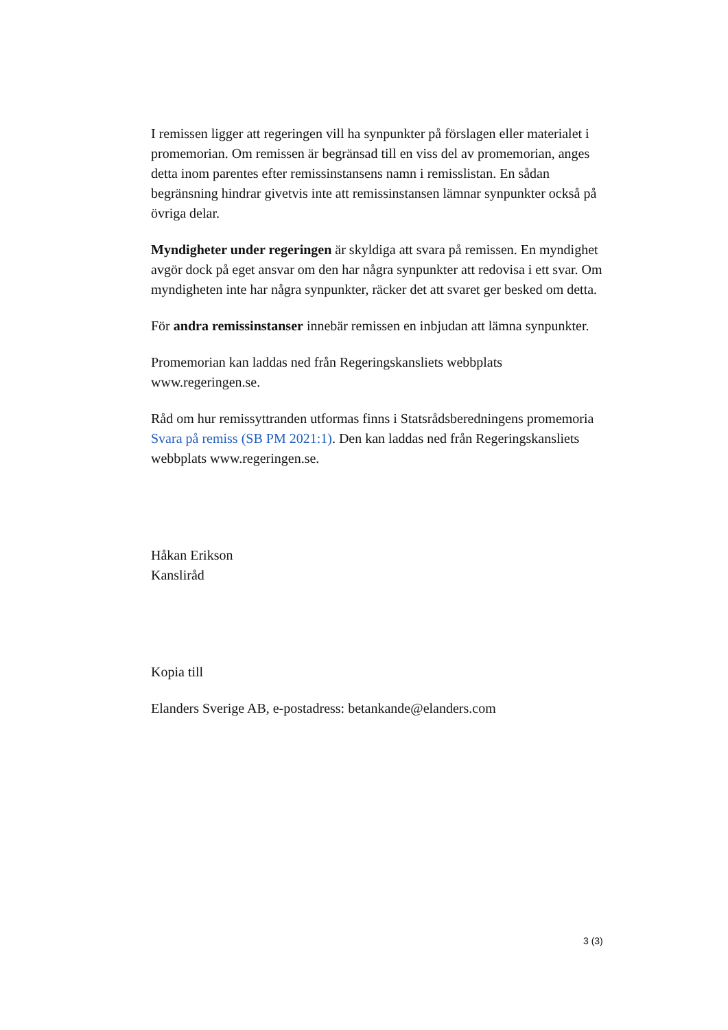I remissen ligger att regeringen vill ha synpunkter på förslagen eller materialet i promemorian. Om remissen är begränsad till en viss del av promemorian, anges detta inom parentes efter remissinstansens namn i remisslistan. En sådan begränsning hindrar givetvis inte att remissinstansen lämnar synpunkter också på övriga delar.
Myndigheter under regeringen är skyldiga att svara på remissen. En myndighet avgör dock på eget ansvar om den har några synpunkter att redovisa i ett svar. Om myndigheten inte har några synpunkter, räcker det att svaret ger besked om detta.
För andra remissinstanser innebär remissen en inbjudan att lämna synpunkter.
Promemorian kan laddas ned från Regeringskansliets webbplats www.regeringen.se.
Råd om hur remissyttranden utformas finns i Statsrådsberedningens promemoria Svara på remiss (SB PM 2021:1). Den kan laddas ned från Regeringskansliets webbplats www.regeringen.se.
Håkan Erikson
Kansliråd
Kopia till
Elanders Sverige AB, e-postadress: betankande@elanders.com
3 (3)